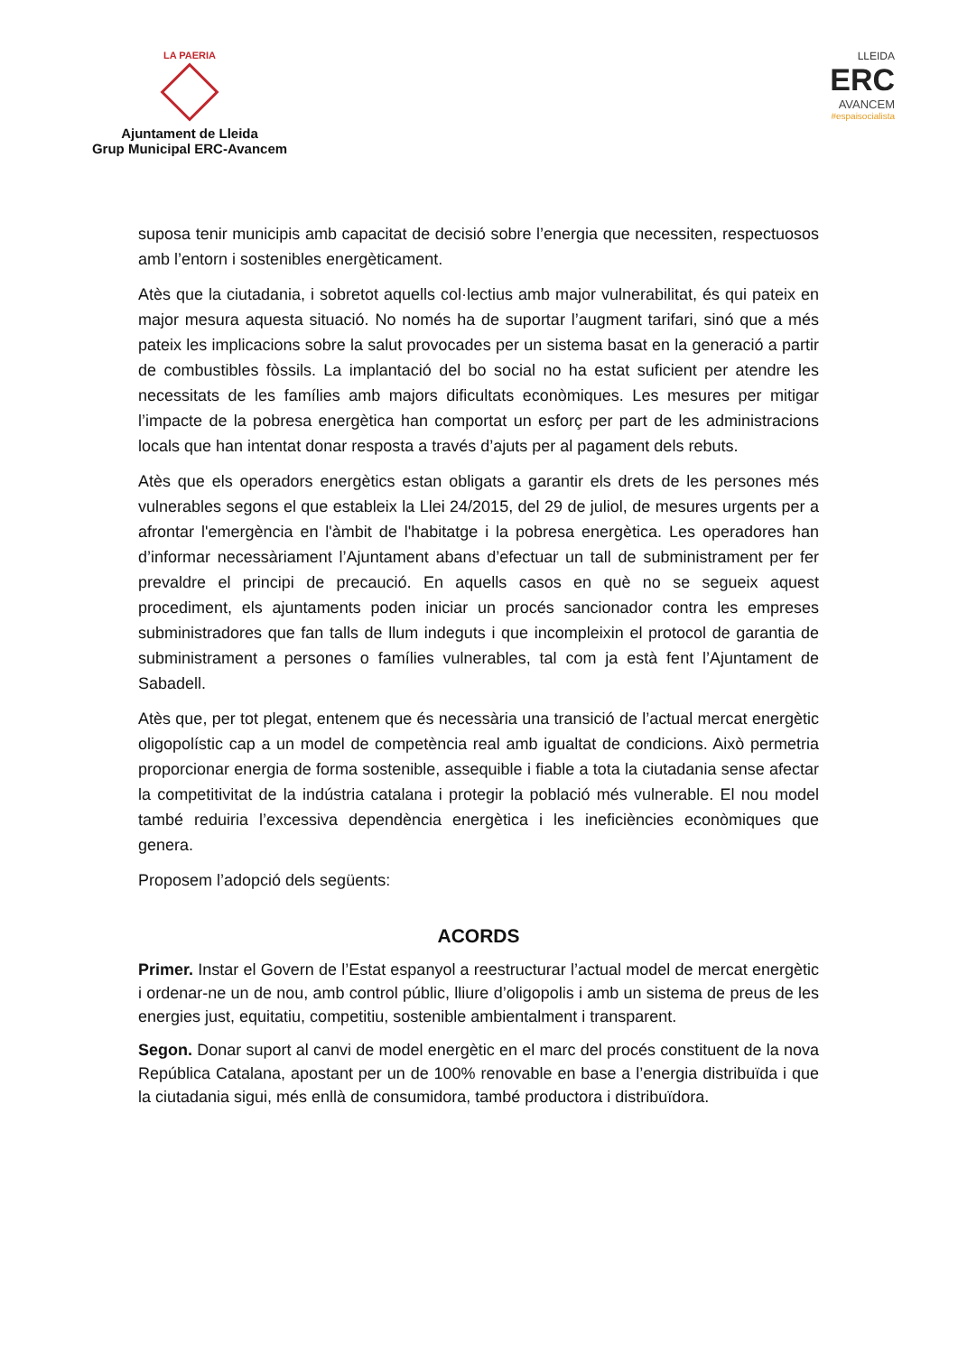LA PAERIA
Ajuntament de Lleida
Grup Municipal ERC-Avancem
LLEIDA
ERC
AVANCEM
#espaisocialista
suposa tenir municipis amb capacitat de decisió sobre l’energia que necessiten, respectuosos amb l’entorn i sostenibles energèticament.
Atès que la ciutadania, i sobretot aquells col·lectius amb major vulnerabilitat, és qui pateix en major mesura aquesta situació. No només ha de suportar l’augment tarifari, sinó que a més pateix les implicacions sobre la salut provocades per un sistema basat en la generació a partir de combustibles fòssils. La implantació del bo social no ha estat suficient per atendre les necessitats de les famílies amb majors dificultats econòmiques. Les mesures per mitigar l’impacte de la pobresa energètica han comportat un esforç per part de les administracions locals que han intentat donar resposta a través d’ajuts per al pagament dels rebuts.
Atès que els operadors energètics estan obligats a garantir els drets de les persones més vulnerables segons el que estableix la Llei 24/2015, del 29 de juliol, de mesures urgents per a afrontar l'emergència en l'àmbit de l'habitatge i la pobresa energètica. Les operadores han d’informar necessàriament l’Ajuntament abans d’efectuar un tall de subministrament per fer prevaldre el principi de precaució. En aquells casos en què no se segueix aquest procediment, els ajuntaments poden iniciar un procés sancionador contra les empreses subministradores que fan talls de llum indeguts i que incompleixin el protocol de garantia de subministrament a persones o famílies vulnerables, tal com ja està fent l’Ajuntament de Sabadell.
Atès que, per tot plegat, entenem que és necessària una transició de l’actual mercat energètic oligopolístic cap a un model de competència real amb igualtat de condicions. Això permetria proporcionar energia de forma sostenible, assequible i fiable a tota la ciutadania sense afectar la competitivitat de la indústria catalana i protegir la població més vulnerable. El nou model també reduiria l’excessiva dependència energètica i les ineficiències econòmiques que genera.
Proposem l’adopció dels següents:
ACORDS
Primer. Instar el Govern de l’Estat espanyol a reestructurar l’actual model de mercat energètic i ordenar-ne un de nou, amb control públic, lliure d’oligopolis i amb un sistema de preus de les energies just, equitatiu, competitiu, sostenible ambientalment i transparent.
Segon. Donar suport al canvi de model energètic en el marc del procés constituent de la nova República Catalana, apostant per un de 100% renovable en base a l’energia distribuïda i que la ciutadania sigui, més enllà de consumidora, també productora i distribuïdora.